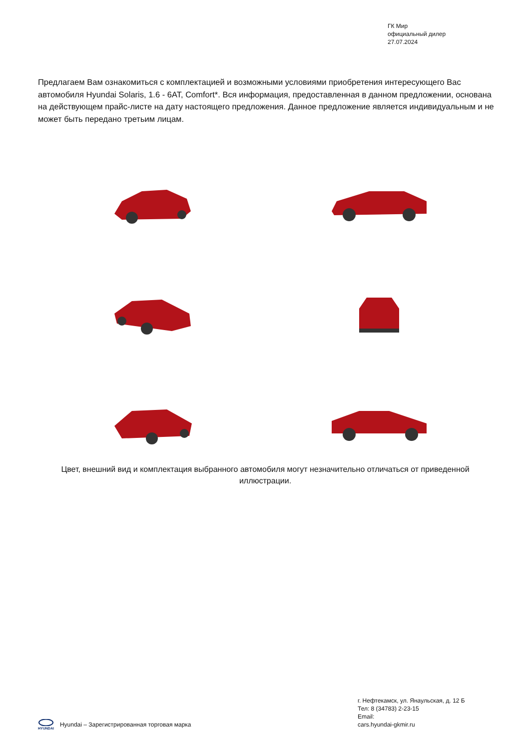ГК Мир
официальный дилер
27.07.2024
Предлагаем Вам ознакомиться с комплектацией и возможными условиями приобретения интересующего Вас автомобиля Hyundai Solaris, 1.6 - 6AT, Comfort*. Вся информация, предоставленная в данном предложении, основана на действующем прайс-листе на дату настоящего предложения. Данное предложение является индивидуальным и не может быть передано третьим лицам.
Цвет, внешний вид и комплектация выбранного автомобиля могут незначительно отличаться от приведенной иллюстрации.
г. Нефтекамск, ул. Янаульская, д. 12 Б
Тел: 8 (34783) 2-23-15
Email:
cars.hyundai-gkmir.ru
HYUNDAI
Hyundai – Зарегистрированная торговая марка